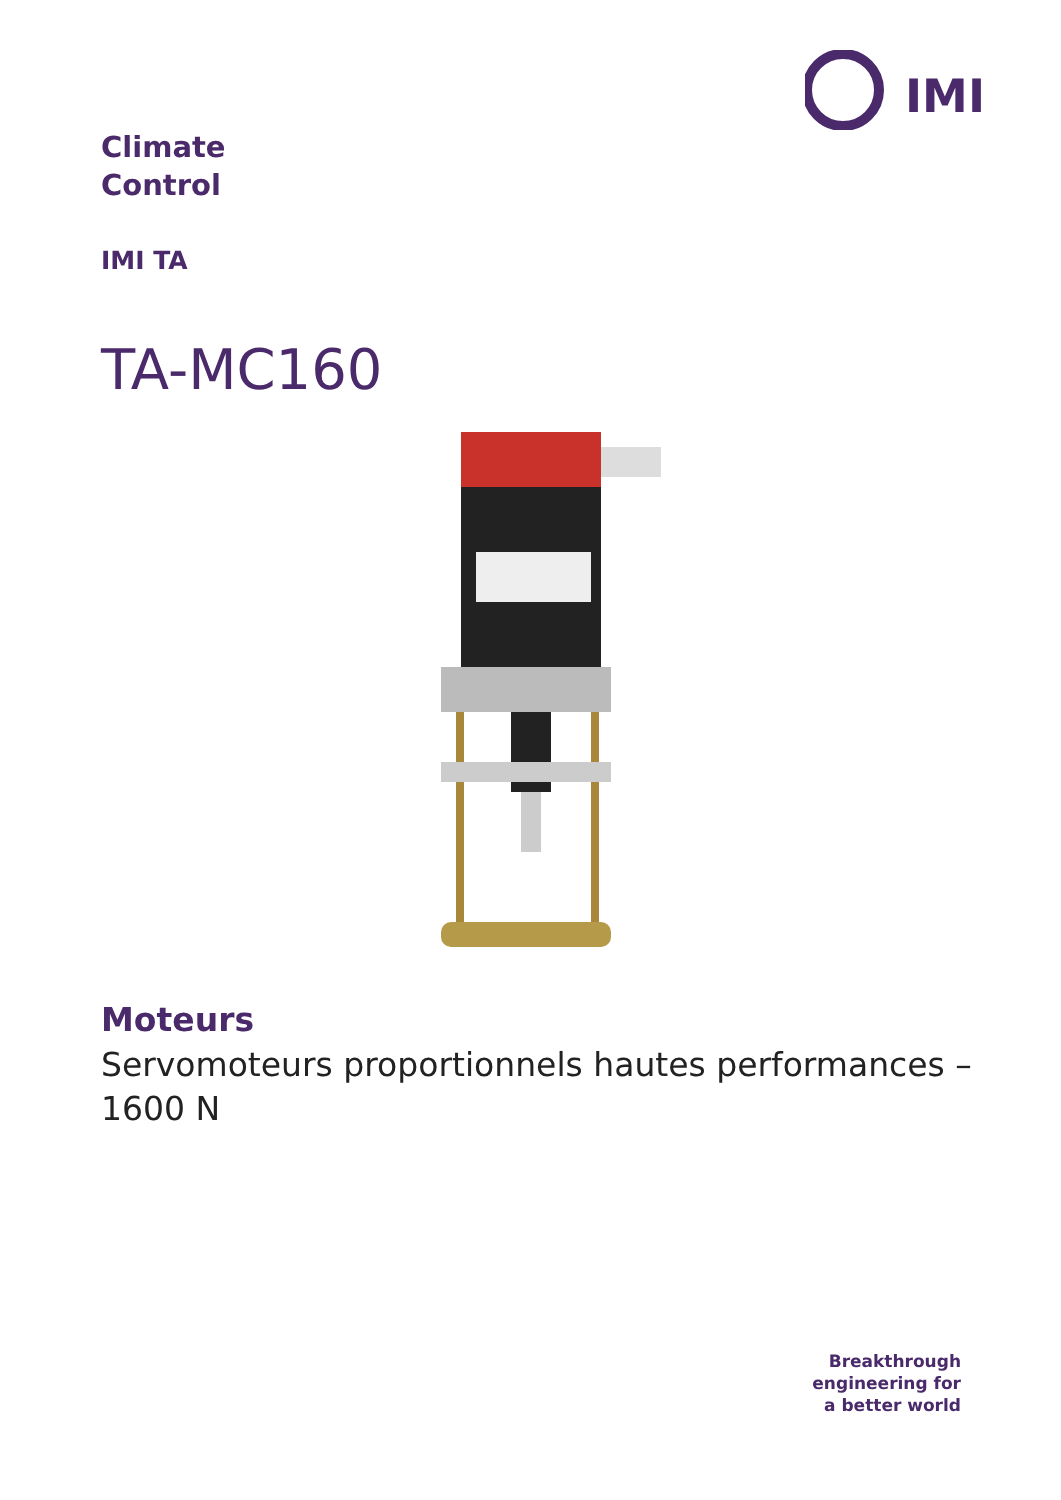IMI
Climate
Control
IMI TA
TA-MC160
Moteurs
Servomoteurs proportionnels hautes performances – 1600 N
Breakthrough
engineering for
a better world